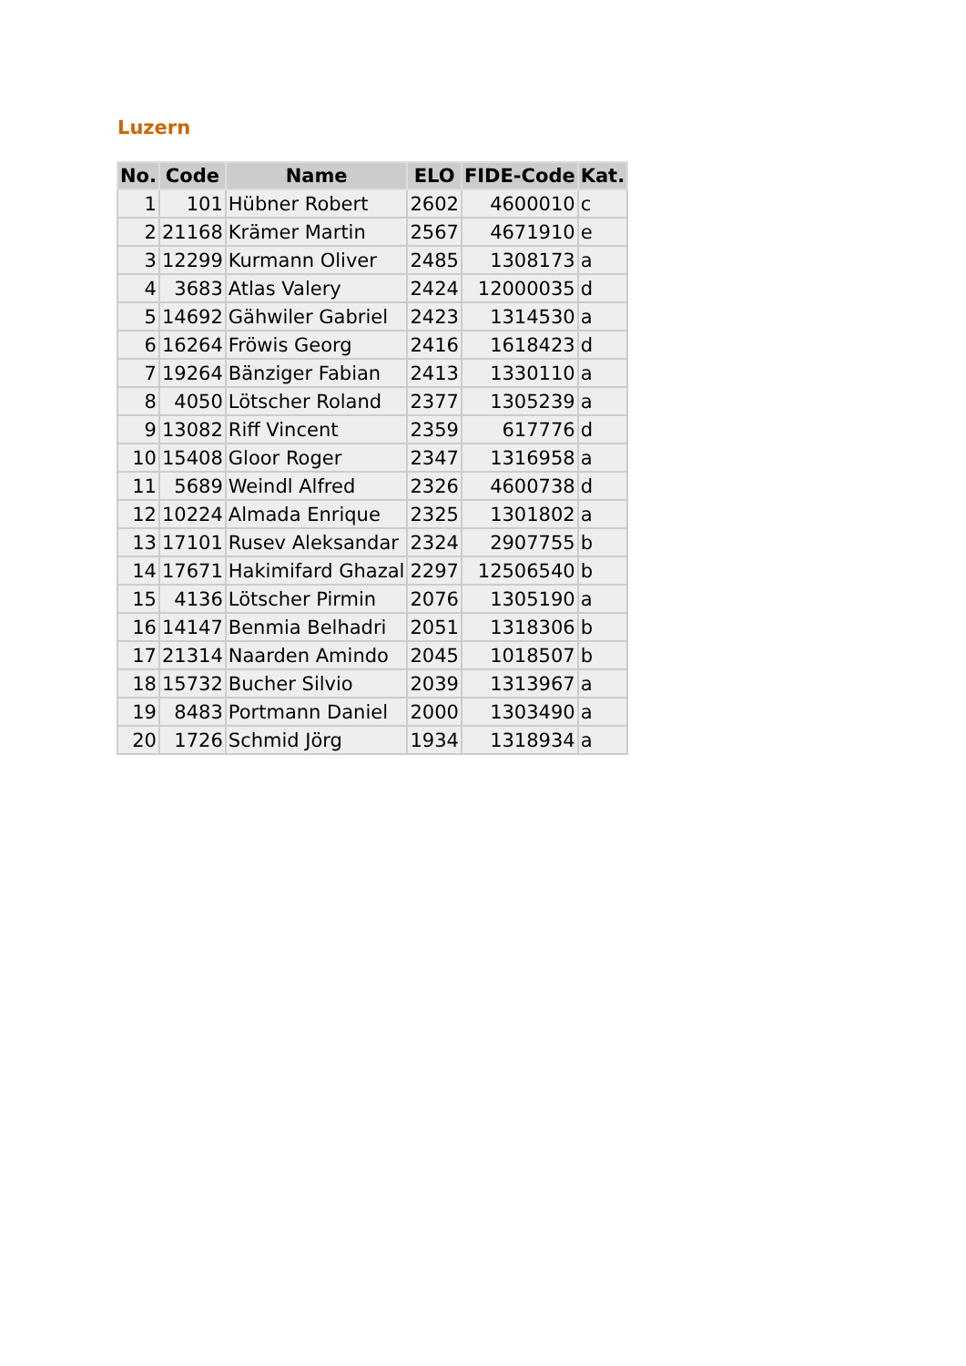Luzern
| No. | Code | Name | ELO | FIDE-Code | Kat. |
| --- | --- | --- | --- | --- | --- |
| 1 | 101 | Hübner Robert | 2602 | 4600010 | c |
| 2 | 21168 | Krämer Martin | 2567 | 4671910 | e |
| 3 | 12299 | Kurmann Oliver | 2485 | 1308173 | a |
| 4 | 3683 | Atlas Valery | 2424 | 12000035 | d |
| 5 | 14692 | Gähwiler Gabriel | 2423 | 1314530 | a |
| 6 | 16264 | Fröwis Georg | 2416 | 1618423 | d |
| 7 | 19264 | Bänziger Fabian | 2413 | 1330110 | a |
| 8 | 4050 | Lötscher Roland | 2377 | 1305239 | a |
| 9 | 13082 | Riff Vincent | 2359 | 617776 | d |
| 10 | 15408 | Gloor Roger | 2347 | 1316958 | a |
| 11 | 5689 | Weindl Alfred | 2326 | 4600738 | d |
| 12 | 10224 | Almada Enrique | 2325 | 1301802 | a |
| 13 | 17101 | Rusev Aleksandar | 2324 | 2907755 | b |
| 14 | 17671 | Hakimifard Ghazal | 2297 | 12506540 | b |
| 15 | 4136 | Lötscher Pirmin | 2076 | 1305190 | a |
| 16 | 14147 | Benmia Belhadri | 2051 | 1318306 | b |
| 17 | 21314 | Naarden Amindo | 2045 | 1018507 | b |
| 18 | 15732 | Bucher Silvio | 2039 | 1313967 | a |
| 19 | 8483 | Portmann Daniel | 2000 | 1303490 | a |
| 20 | 1726 | Schmid Jörg | 1934 | 1318934 | a |